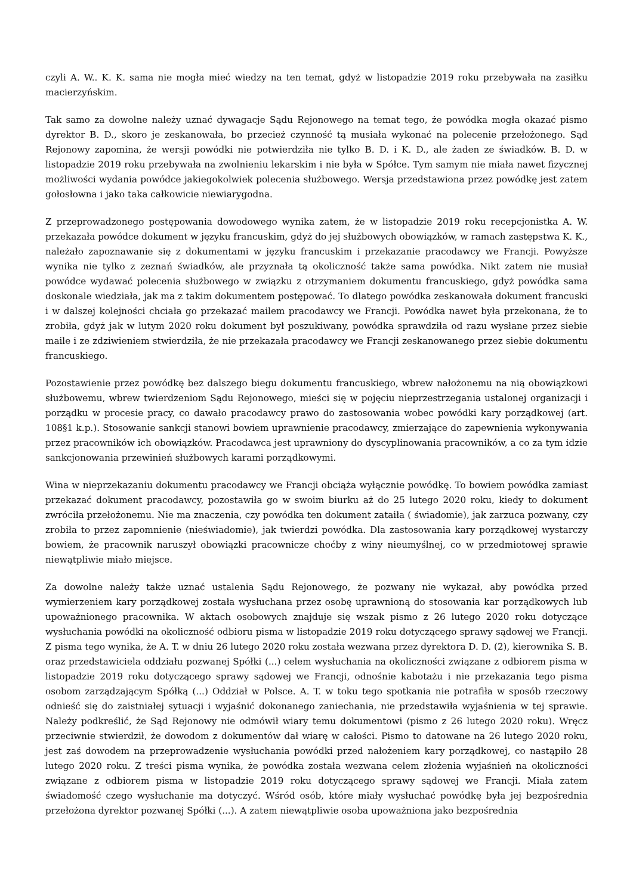czyli A. W.. K. K. sama nie mogła mieć wiedzy na ten temat, gdyż w listopadzie 2019 roku przebywała na zasiłku macierzyńskim.
Tak samo za dowolne należy uznać dywagacje Sądu Rejonowego na temat tego, że powódka mogła okazać pismo dyrektor B. D., skoro je zeskanowała, bo przecież czynność tą musiała wykonać na polecenie przełożonego. Sąd Rejonowy zapomina, że wersji powódki nie potwierdziła nie tylko B. D. i K. D., ale żaden ze świadków. B. D. w listopadzie 2019 roku przebywała na zwolnieniu lekarskim i nie była w Spółce. Tym samym nie miała nawet fizycznej możliwości wydania powódce jakiegokolwiek polecenia służbowego. Wersja przedstawiona przez powódkę jest zatem gołosłowna i jako taka całkowicie niewiarygodna.
Z przeprowadzonego postępowania dowodowego wynika zatem, że w listopadzie 2019 roku recepcjonistka A. W. przekazała powódce dokument w języku francuskim, gdyż do jej służbowych obowiązków, w ramach zastępstwa K. K., należało zapoznawanie się z dokumentami w języku francuskim i przekazanie pracodawcy we Francji. Powyższe wynika nie tylko z zeznań świadków, ale przyznała tą okoliczność także sama powódka. Nikt zatem nie musiał powódce wydawać polecenia służbowego w związku z otrzymaniem dokumentu francuskiego, gdyż powódka sama doskonale wiedziała, jak ma z takim dokumentem postępować. To dlatego powódka zeskanowała dokument francuski i w dalszej kolejności chciała go przekazać mailem pracodawcy we Francji. Powódka nawet była przekonana, że to zrobiła, gdyż jak w lutym 2020 roku dokument był poszukiwany, powódka sprawdziła od razu wysłane przez siebie maile i ze zdziwieniem stwierdziła, że nie przekazała pracodawcy we Francji zeskanowanego przez siebie dokumentu francuskiego.
Pozostawienie przez powódkę bez dalszego biegu dokumentu francuskiego, wbrew nałożonemu na nią obowiązkowi służbowemu, wbrew twierdzeniom Sądu Rejonowego, mieści się w pojęciu nieprzestrzegania ustalonej organizacji i porządku w procesie pracy, co dawało pracodawcy prawo do zastosowania wobec powódki kary porządkowej (art. 108§1 k.p.). Stosowanie sankcji stanowi bowiem uprawnienie pracodawcy, zmierzające do zapewnienia wykonywania przez pracowników ich obowiązków. Pracodawca jest uprawniony do dyscyplinowania pracowników, a co za tym idzie sankcjonowania przewinień służbowych karami porządkowymi.
Wina w nieprzekazaniu dokumentu pracodawcy we Francji obciąża wyłącznie powódkę. To bowiem powódka zamiast przekazać dokument pracodawcy, pozostawiła go w swoim biurku aż do 25 lutego 2020 roku, kiedy to dokument zwróciła przełożonemu. Nie ma znaczenia, czy powódka ten dokument zataiła ( świadomie), jak zarzuca pozwany, czy zrobiła to przez zapomnienie (nieświadomie), jak twierdzi powódka. Dla zastosowania kary porządkowej wystarczy bowiem, że pracownik naruszył obowiązki pracownicze choćby z winy nieumyślnej, co w przedmiotowej sprawie niewątpliwie miało miejsce.
Za dowolne należy także uznać ustalenia Sądu Rejonowego, że pozwany nie wykazał, aby powódka przed wymierzeniem kary porządkowej została wysłuchana przez osobę uprawnioną do stosowania kar porządkowych lub upoważnionego pracownika. W aktach osobowych znajduje się wszak pismo z 26 lutego 2020 roku dotyczące wysłuchania powódki na okoliczność odbioru pisma w listopadzie 2019 roku dotyczącego sprawy sądowej we Francji. Z pisma tego wynika, że A. T. w dniu 26 lutego 2020 roku została wezwana przez dyrektora D. D. (2), kierownika S. B. oraz przedstawiciela oddziału pozwanej Spółki (...) celem wysłuchania na okoliczności związane z odbiorem pisma w listopadzie 2019 roku dotyczącego sprawy sądowej we Francji, odnośnie kabotażu i nie przekazania tego pisma osobom zarządzającym Spółką (...) Oddział w Polsce. A. T. w toku tego spotkania nie potrafiła w sposób rzeczowy odnieść się do zaistniałej sytuacji i wyjaśnić dokonanego zaniechania, nie przedstawiła wyjaśnienia w tej sprawie. Należy podkreślić, że Sąd Rejonowy nie odmówił wiary temu dokumentowi (pismo z 26 lutego 2020 roku). Wręcz przeciwnie stwierdził, że dowodom z dokumentów dał wiarę w całości. Pismo to datowane na 26 lutego 2020 roku, jest zaś dowodem na przeprowadzenie wysłuchania powódki przed nałożeniem kary porządkowej, co nastąpiło 28 lutego 2020 roku. Z treści pisma wynika, że powódka została wezwana celem złożenia wyjaśnień na okoliczności związane z odbiorem pisma w listopadzie 2019 roku dotyczącego sprawy sądowej we Francji. Miała zatem świadomość czego wysłuchanie ma dotyczyć. Wśród osób, które miały wysłuchać powódkę była jej bezpośrednia przełożona dyrektor pozwanej Spółki (...). A zatem niewątpliwie osoba upoważniona jako bezpośrednia